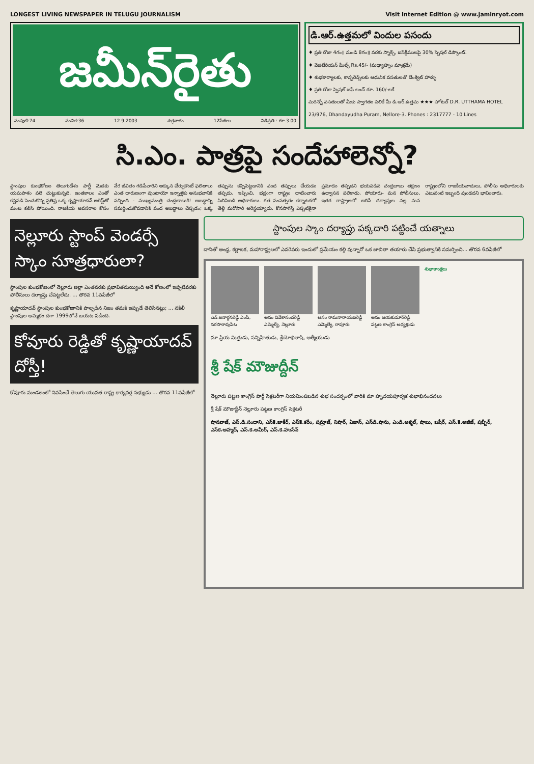LONGEST LIVING NEWSPAPER IN TELUGU JOURNALISM Visit Internet Edition @ www.jaminryot.com
జమీన్‌రైతు
సంపుటి:74 సంచిక:36 12.9.2003 శుక్రవారం 12పేజీలు విడిప్రతి : రూ.3.00
డి.ఆర్.ఉత్తమలో విందుల పసందు
♦ ప్రతి రోజు 4గం॥ నుండి 8గం॥ వరకు స్నాక్స్, ఐస్‌క్రీములపై 30% స్పెషల్ డిస్కౌంట్.
♦ వెజిటేరియన్ మీల్స్ Rs.45/- (మధ్యాహ్నం మాత్రమే)
♦ శుభకార్యాలకు, కాన్ఫరెన్స్‌లకు ఆధునిక వసతులతో బేంక్వెట్ హాళ్ళు
♦ ప్రతి రోజు స్పెషల్ బఫే లంచ్ రూ. 160/-లకే
మరెన్నో వసతులతో మీకు స్వాగతం పలికే మీ డి.ఆర్.ఉత్తమ ★★★ హోటల్ D.R. UTTHAMA HOTEL
23/976, Dhandayudha Puram, Nellore-3. Phones : 2317777 - 10 Lines
సి.ఎం. పాత్రపై సందేహాలెన్నో?
స్టాంపుల కుంభకోణం తెలుగుదేశం పార్టీ మెడకు యమపాశం వలె చుట్టుకున్నది. ఇంతకాలం ఎంతో కష్టపడి పెంచుకొన్న ప్రతిష్ట ఒక్క కృష్ణాయాదవ్ అరెస్ట్‌తో మంట కలిసి పోయింది. రాజకీయ అవసరాల కోసం నేర జీవితం గడిపేవారిని అక్కున చేర్చుకొంటే ఫలితాలు ఎంత దారుణంగా వుంటాయో ఇన్నాళ్లకు అనుభవానికి వచ్చింది - ముఖ్యమంత్రి చంద్రబాబుకి! అబద్ధాన్ని సమర్థించుకోవడానికి వంద అబద్ధాలు చెప్పడం; ఒక్క తప్పును కప్పిపెట్టడానికి వంద తప్పులు చేయడం తప్పదు. ఇప్పించి, భద్రంగా రాష్ట్రం దాటించారు సిబిసిఐడి అధికారులు. గత సంవత్సరం కర్నాటకలో తెల్గీ మరోసారి అరెస్టయ్యాడు. కొనసాగిస్తే ఎప్పటికైనా ప్రమాదం తప్పదని భయపడిన చంద్రబాబు తక్షణం ఉద్వాసన పలికాడు. పోయారు- మన పోలీసులు, ఇతర రాష్ట్రాలలో జరిపే దర్యాప్తుల వల్ల మన రాష్ట్రంలోని రాజకీయవాదులు, పోలీసు అధికారులకు ఎటువంటి ఇబ్బంది వుండదని భావించారు.
నెల్లూరు స్టాంప్ వెండర్సే స్కాం సూత్రధారులా?
స్టాంపుల కుంభకోణంలో నెల్లూరు జిల్లా ఎంతవరకు ప్రభావితమయ్యింది అనే కోణంలో ఇప్పటివరకు పోలీసులు దర్యాప్తు చేపట్టలేదు. ... తొరవ 11వపేజీలో
కృష్ణాయాదవ్ స్టాంపుల కుంభకోణానికి పాల్పడిన నిజం తమకి ఇప్పుడే తెలిసినట్లు; ... నకిలీ స్టాంపుల అమ్మకం దగా 1999లోనే బయట పడింది.
కోవూరు రెడ్డితో కృష్ణాయాదవ్ దోస్తీ!
కోవూరు మండలంలో నివసించే తెలుగు యువత రాష్ట్ర కార్యవర్గ సభ్యుడు ... తొరవ 11వపేజీలో
స్టాంపుల స్కాం దర్యాప్తు పక్కదారి పట్టించే యత్నాలు
దానితో ఆంధ్ర, కర్ణాటక, మహారాష్ట్రలలో ఎవరెవరు ఇందులో ప్రమేయం కల్గి వున్నారో ఒక జాబితా తయారు చేసి ప్రభుత్వానికి సమర్పించి... తొరవ 6వపేజీలో
ఎన్.జనార్దనరెడ్డి ఎంపీ, నరసారావుపేట
ఆనం వివేకానందరెడ్డి ఎమ్మెల్యే, నెల్లూరు
ఆనం రామనారాయణరెడ్డి ఎమ్మెల్యే, రాపూరు
ఆనం జయకుమార్‌రెడ్డి పట్టణ కాంగ్రెస్ అధ్యక్షుడు
శుభాకాంక్షలు
మా ప్రియ మిత్రుడు, సన్నిహితుడు, శ్రేయోభిలాషి, ఆత్మీయుడు
శ్రీ షేక్ మౌజుద్దీన్
నెల్లూరు పట్టణ కాంగ్రెస్ పార్టీ సెక్రటరీగా నియమింపబడిన శుభ సందర్భంలో వారికి మా హృదయపూర్వక శుభాభినందనలు
శ్రీ షేక్ మౌజుద్దీన్ నెల్లూరు పట్టణ కాంగ్రెస్ సెక్రటరీ
షానవాజ్, ఎస్.డి.సందాని, ఎస్‌కె.జాకీర్, ఎస్‌కె.కరీం, షమ్రాజ్, నిషార్, ఏజాస్, ఎస్‌డి.షాను, ఎండి.అక్మల్, షాబు, బషీర్, ఎస్.కె.అజీజ్, షబ్బీర్, ఎస్‌కె.అహ్మద్, ఎస్.కె.అమీర్, ఎస్.కె.హుసేన్